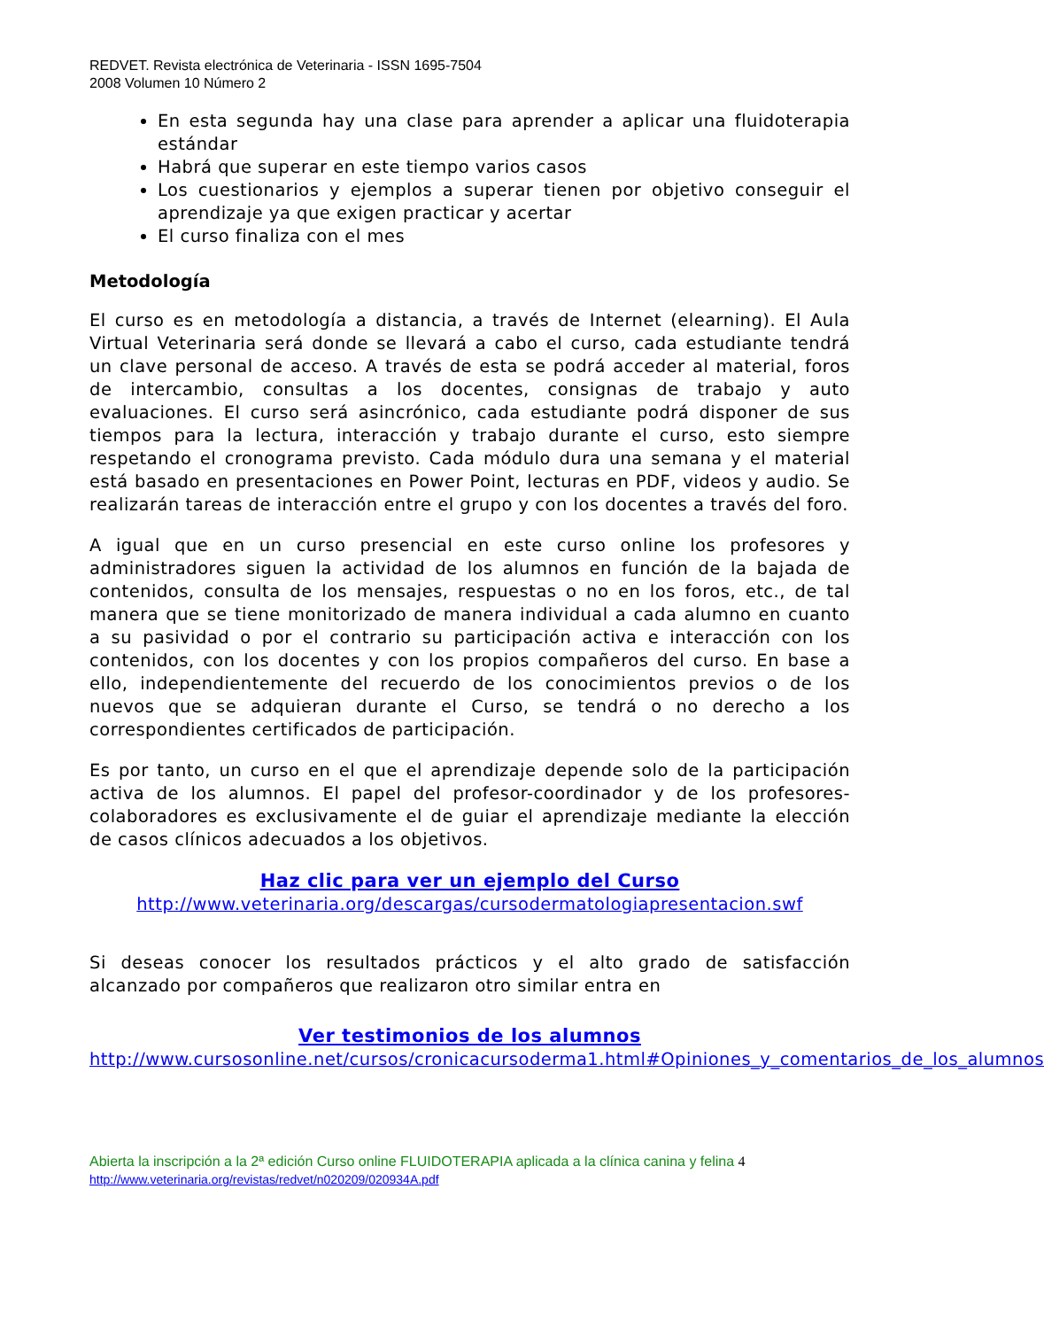REDVET. Revista electrónica de Veterinaria - ISSN 1695-7504
2008 Volumen 10 Número 2
En esta segunda hay una clase para aprender a aplicar una fluidoterapia estándar
Habrá que superar en este tiempo varios casos
Los cuestionarios y ejemplos a superar tienen por objetivo conseguir el aprendizaje ya que exigen practicar y acertar
El curso finaliza con el mes
Metodología
El curso es en metodología a distancia, a través de Internet (elearning). El Aula Virtual Veterinaria será donde se llevará a cabo el curso, cada estudiante tendrá un clave personal de acceso. A través de esta se podrá acceder al material, foros de intercambio, consultas a los docentes, consignas de trabajo y auto evaluaciones. El curso será asincrónico, cada estudiante podrá disponer de sus tiempos para la lectura, interacción y trabajo durante el curso, esto siempre respetando el cronograma previsto. Cada módulo dura una semana y el material está basado en presentaciones en Power Point, lecturas en PDF, videos y audio. Se realizarán tareas de interacción entre el grupo y con los docentes a través del foro.
A igual que en un curso presencial en este curso online los profesores y administradores siguen la actividad de los alumnos en función de la bajada de contenidos, consulta de los mensajes, respuestas o no en los foros, etc., de tal manera que se tiene monitorizado de manera individual a cada alumno en cuanto a su pasividad o por el contrario su participación activa e interacción con los contenidos, con los docentes y con los propios compañeros del curso. En base a ello, independientemente del recuerdo de los conocimientos previos o de los nuevos que se adquieran durante el Curso, se tendrá o no derecho a los correspondientes certificados de participación.
Es por tanto, un curso en el que el aprendizaje depende solo de la participación activa de los alumnos. El papel del profesor-coordinador y de los profesores-colaboradores es exclusivamente el de guiar el aprendizaje mediante la elección de casos clínicos adecuados a los objetivos.
Haz clic para ver un ejemplo del Curso
http://www.veterinaria.org/descargas/cursodermatologiapresentacion.swf
Si deseas conocer los resultados prácticos y el alto grado de satisfacción alcanzado por compañeros que realizaron otro similar entra en
Ver testimonios de los alumnos
http://www.cursosonline.net/cursos/cronicacursoderma1.html#Opiniones_y_comentarios_de_los_alumnos
Abierta la inscripción a la 2ª edición Curso online FLUIDOTERAPIA aplicada a la clínica canina y felina 4
http://www.veterinaria.org/revistas/redvet/n020209/020934A.pdf